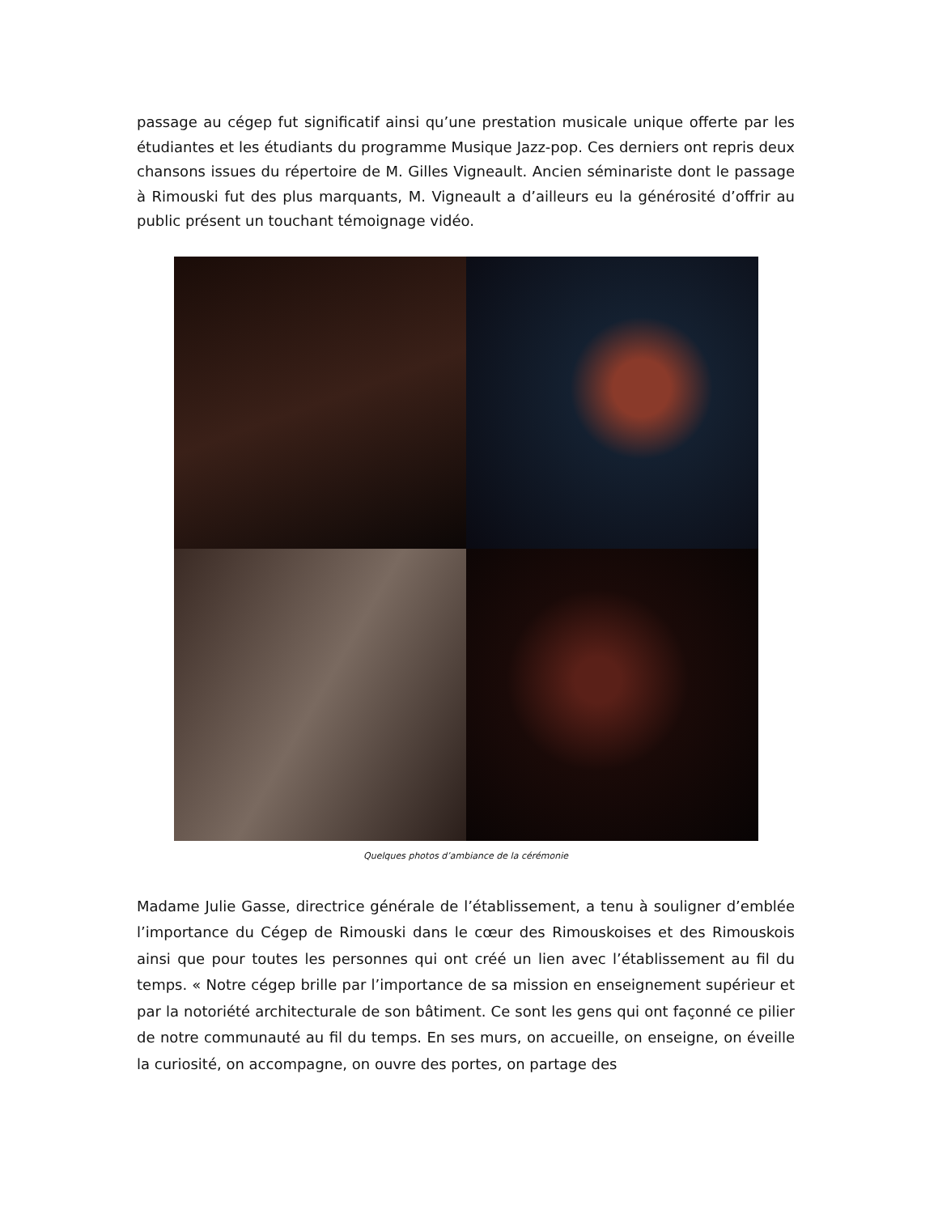passage au cégep fut significatif ainsi qu’une prestation musicale unique offerte par les étudiantes et les étudiants du programme Musique Jazz-pop. Ces derniers ont repris deux chansons issues du répertoire de M. Gilles Vigneault. Ancien séminariste dont le passage à Rimouski fut des plus marquants, M. Vigneault a d’ailleurs eu la générosité d’offrir au public présent un touchant témoignage vidéo.
Quelques photos d’ambiance de la cérémonie
Madame Julie Gasse, directrice générale de l’établissement, a tenu à souligner d’emblée l’importance du Cégep de Rimouski dans le cœur des Rimouskoises et des Rimouskois ainsi que pour toutes les personnes qui ont créé un lien avec l’établissement au fil du temps. « Notre cégep brille par l’importance de sa mission en enseignement supérieur et par la notoriété architecturale de son bâtiment. Ce sont les gens qui ont façonné ce pilier de notre communauté au fil du temps. En ses murs, on accueille, on enseigne, on éveille la curiosité, on accompagne, on ouvre des portes, on partage des